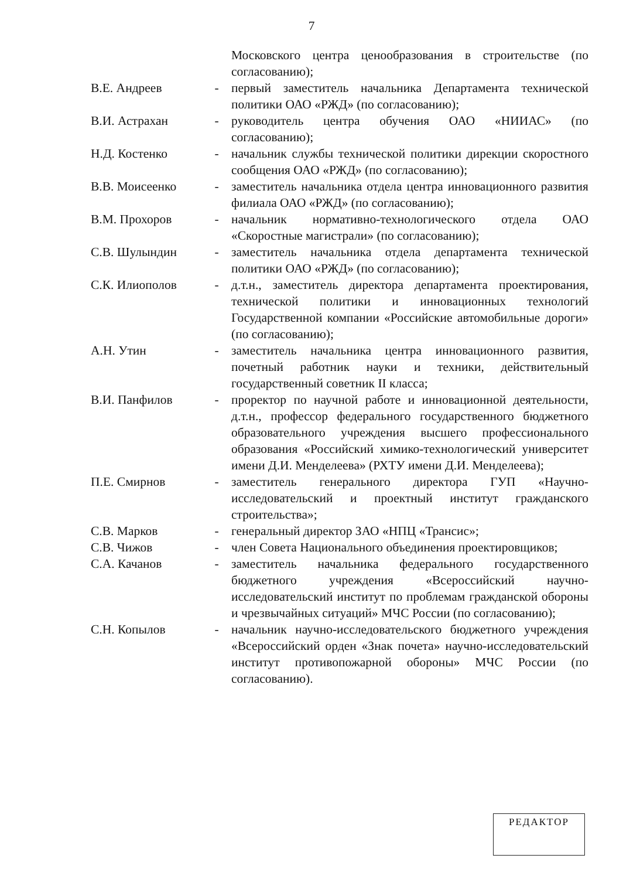7
| | | Московского центра ценообразования в строительстве (по согласованию); |
| В.Е. Андреев | - | первый заместитель начальника Департамента технической политики ОАО «РЖД» (по согласованию); |
| В.И. Астрахан | - | руководитель центра обучения ОАО «НИИАС» (по согласованию); |
| Н.Д. Костенко | - | начальник службы технической политики дирекции скоростного сообщения ОАО «РЖД» (по согласованию); |
| В.В. Моисеенко | - | заместитель начальника отдела центра инновационного развития филиала ОАО «РЖД» (по согласованию); |
| В.М. Прохоров | - | начальник нормативно-технологического отдела ОАО «Скоростные магистрали» (по согласованию); |
| С.В. Шулындин | - | заместитель начальника отдела департамента технической политики ОАО «РЖД» (по согласованию); |
| С.К. Илиополов | - | д.т.н., заместитель директора департамента проектирования, технической политики и инновационных технологий Государственной компании «Российские автомобильные дороги» (по согласованию); |
| А.Н. Утин | - | заместитель начальника центра инновационного развития, почетный работник науки и техники, действительный государственный советник II класса; |
| В.И. Панфилов | - | проректор по научной работе и инновационной деятельности, д.т.н., профессор федерального государственного бюджетного образовательного учреждения высшего профессионального образования «Российский химико-технологический университет имени Д.И. Менделеева» (РХТУ имени Д.И. Менделеева); |
| П.Е. Смирнов | - | заместитель генерального директора ГУП «Научно-исследовательский и проектный институт гражданского строительства»; |
| С.В. Марков | - | генеральный директор ЗАО «НПЦ «Трансис»; |
| С.В. Чижов | - | член Совета Национального объединения проектировщиков; |
| С.А. Качанов | - | заместитель начальника федерального государственного бюджетного учреждения «Всероссийский научно-исследовательский институт по проблемам гражданской обороны и чрезвычайных ситуаций» МЧС России (по согласованию); |
| С.Н. Копылов | - | начальник научно-исследовательского бюджетного учреждения «Всероссийский орден «Знак почета» научно-исследовательский институт противопожарной обороны» МЧС России (по согласованию). |
РЕДАКТОР